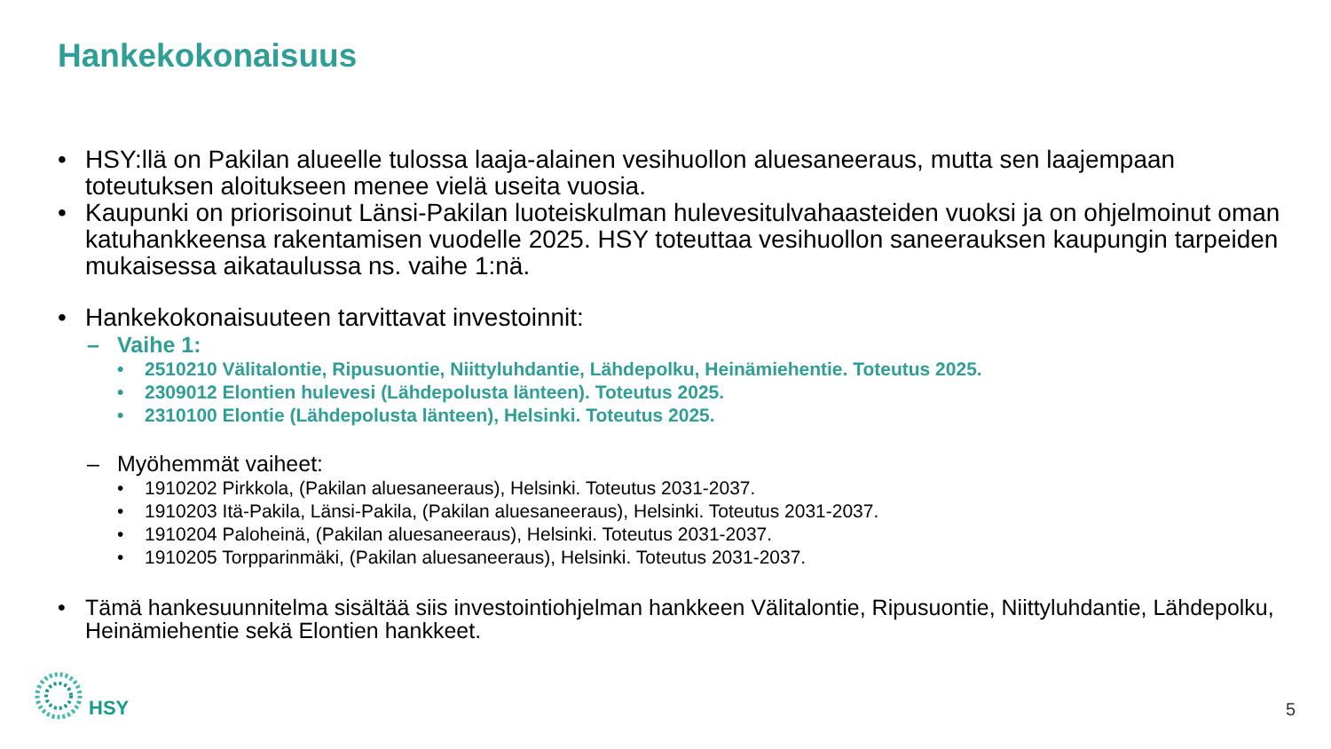Hankekokonaisuus
• HSY:llä on Pakilan alueelle tulossa laaja-alainen vesihuollon aluesaneeraus, mutta sen laajempaan toteutuksen aloitukseen menee vielä useita vuosia.
• Kaupunki on priorisoinut Länsi-Pakilan luoteiskulman hulevesitulvahaasteiden vuoksi ja on ohjelmoinut oman katuhankkeensa rakentamisen vuodelle 2025. HSY toteuttaa vesihuollon saneerauksen kaupungin tarpeiden mukaisessa aikataulussa ns. vaihe 1:nä.
• Hankekokonaisuuteen tarvittavat investoinnit:
– Vaihe 1:
• 2510210 Välitalontie, Ripusuontie, Niittyluhdantie, Lähdepolku, Heinämiehentie. Toteutus 2025.
• 2309012 Elontien hulevesi (Lähdepolusta länteen). Toteutus 2025.
• 2310100 Elontie (Lähdepolusta länteen), Helsinki. Toteutus 2025.
– Myöhemmät vaiheet:
• 1910202 Pirkkola, (Pakilan aluesaneeraus), Helsinki. Toteutus 2031-2037.
• 1910203 Itä-Pakila, Länsi-Pakila, (Pakilan aluesaneeraus), Helsinki. Toteutus 2031-2037.
• 1910204 Paloheinä, (Pakilan aluesaneeraus), Helsinki. Toteutus 2031-2037.
• 1910205 Torpparinmäki, (Pakilan aluesaneeraus), Helsinki. Toteutus 2031-2037.
• Tämä hankesuunnitelma sisältää siis investointiohjelman hankkeen Välitalontie, Ripusuontie, Niittyluhdantie, Lähdepolku, Heinämiehentie sekä Elontien hankkeet.
HSY 5